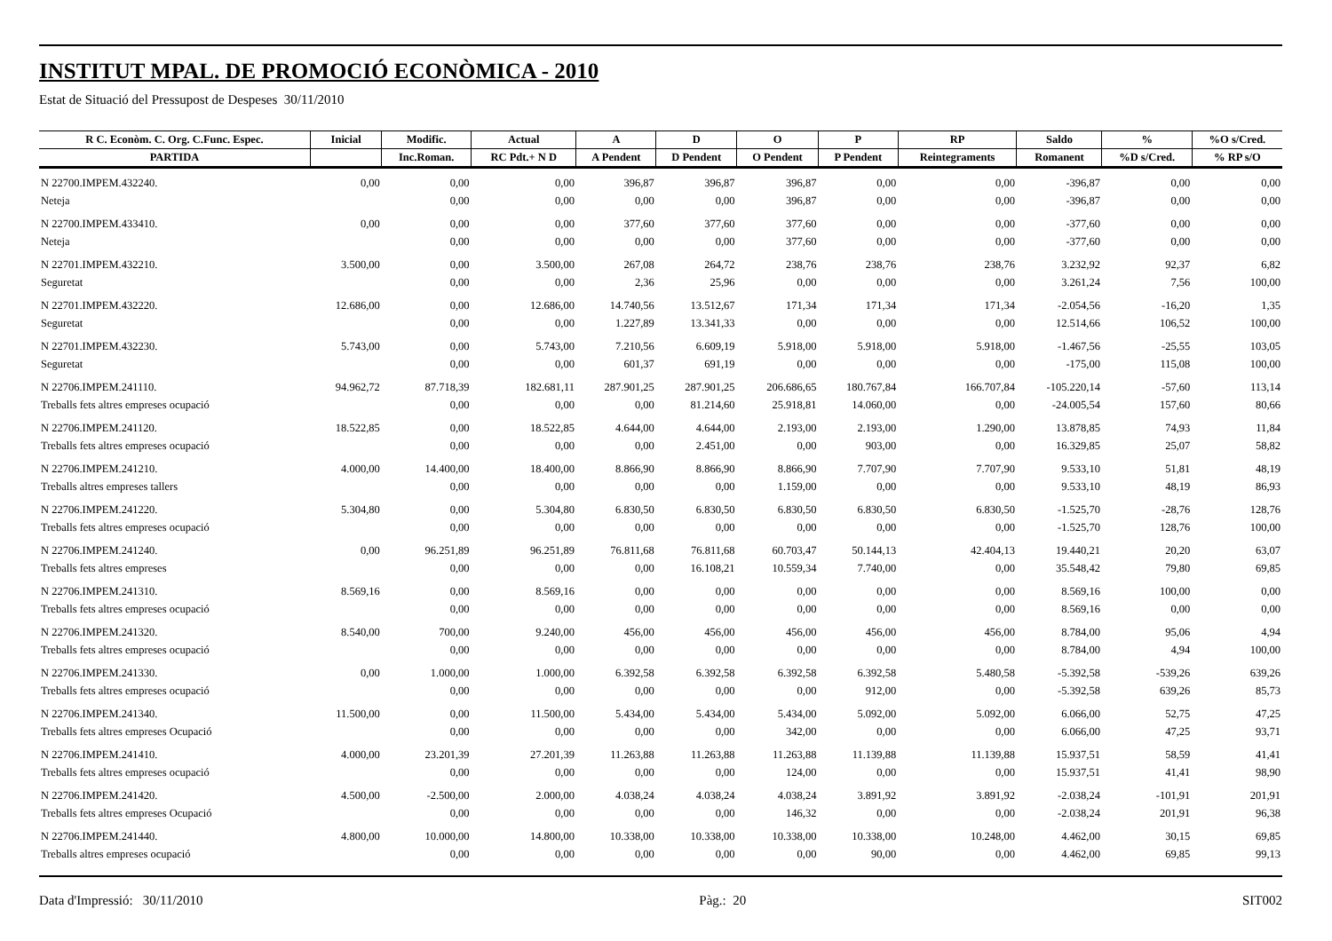INSTITUT MPAL. DE PROMOCIÓ ECONÒMICA - 2010
Estat de Situació del Pressupost de Despeses 30/11/2010
| R C. Econòm. C. Org. C.Func. Espec. | Inicial | Modific. | Actual | A | D | O | P | RP | Saldo | % | %O s/Cred. |
| --- | --- | --- | --- | --- | --- | --- | --- | --- | --- | --- | --- |
| PARTIDA | | Inc.Roman. | RC Pdt.+ N D | A Pendent | D Pendent | O Pendent | P Pendent | Reintegraments | Romanent | %D s/Cred. | % RP s/O |
| N 22700.IMPEM.432240. | 0,00 | 0,00 | 0,00 | 396,87 | 396,87 | 396,87 | 0,00 | 0,00 | -396,87 | 0,00 | 0,00 |
| Neteja | | 0,00 | 0,00 | 0,00 | 0,00 | 396,87 | 0,00 | 0,00 | -396,87 | 0,00 | 0,00 |
| N 22700.IMPEM.433410. | 0,00 | 0,00 | 0,00 | 377,60 | 377,60 | 377,60 | 0,00 | 0,00 | -377,60 | 0,00 | 0,00 |
| Neteja | | 0,00 | 0,00 | 0,00 | 0,00 | 377,60 | 0,00 | 0,00 | -377,60 | 0,00 | 0,00 |
| N 22701.IMPEM.432210. | 3.500,00 | 0,00 | 3.500,00 | 267,08 | 264,72 | 238,76 | 238,76 | 238,76 | 3.232,92 | 92,37 | 6,82 |
| Seguretat | | 0,00 | 0,00 | 2,36 | 25,96 | 0,00 | 0,00 | 0,00 | 3.261,24 | 7,56 | 100,00 |
| N 22701.IMPEM.432220. | 12.686,00 | 0,00 | 12.686,00 | 14.740,56 | 13.512,67 | 171,34 | 171,34 | 171,34 | -2.054,56 | -16,20 | 1,35 |
| Seguretat | | 0,00 | 0,00 | 1.227,89 | 13.341,33 | 0,00 | 0,00 | 0,00 | 12.514,66 | 106,52 | 100,00 |
| N 22701.IMPEM.432230. | 5.743,00 | 0,00 | 5.743,00 | 7.210,56 | 6.609,19 | 5.918,00 | 5.918,00 | 5.918,00 | -1.467,56 | -25,55 | 103,05 |
| Seguretat | | 0,00 | 0,00 | 601,37 | 691,19 | 0,00 | 0,00 | 0,00 | -175,00 | 115,08 | 100,00 |
| N 22706.IMPEM.241110. | 94.962,72 | 87.718,39 | 182.681,11 | 287.901,25 | 287.901,25 | 206.686,65 | 180.767,84 | 166.707,84 | -105.220,14 | -57,60 | 113,14 |
| Treballs fets altres empreses ocupació | | 0,00 | 0,00 | 0,00 | 81.214,60 | 25.918,81 | 14.060,00 | 0,00 | -24.005,54 | 157,60 | 80,66 |
| N 22706.IMPEM.241120. | 18.522,85 | 0,00 | 18.522,85 | 4.644,00 | 4.644,00 | 2.193,00 | 2.193,00 | 1.290,00 | 13.878,85 | 74,93 | 11,84 |
| Treballs fets altres empreses ocupació | | 0,00 | 0,00 | 0,00 | 2.451,00 | 0,00 | 903,00 | 0,00 | 16.329,85 | 25,07 | 58,82 |
| N 22706.IMPEM.241210. | 4.000,00 | 14.400,00 | 18.400,00 | 8.866,90 | 8.866,90 | 8.866,90 | 7.707,90 | 7.707,90 | 9.533,10 | 51,81 | 48,19 |
| Treballs altres empreses tallers | | 0,00 | 0,00 | 0,00 | 0,00 | 1.159,00 | 0,00 | 0,00 | 9.533,10 | 48,19 | 86,93 |
| N 22706.IMPEM.241220. | 5.304,80 | 0,00 | 5.304,80 | 6.830,50 | 6.830,50 | 6.830,50 | 6.830,50 | 6.830,50 | -1.525,70 | -28,76 | 128,76 |
| Treballs fets altres empreses ocupació | | 0,00 | 0,00 | 0,00 | 0,00 | 0,00 | 0,00 | 0,00 | -1.525,70 | 128,76 | 100,00 |
| N 22706.IMPEM.241240. | 0,00 | 96.251,89 | 96.251,89 | 76.811,68 | 76.811,68 | 60.703,47 | 50.144,13 | 42.404,13 | 19.440,21 | 20,20 | 63,07 |
| Treballs fets altres empreses | | 0,00 | 0,00 | 0,00 | 16.108,21 | 10.559,34 | 7.740,00 | 0,00 | 35.548,42 | 79,80 | 69,85 |
| N 22706.IMPEM.241310. | 8.569,16 | 0,00 | 8.569,16 | 0,00 | 0,00 | 0,00 | 0,00 | 0,00 | 8.569,16 | 100,00 | 0,00 |
| Treballs fets altres empreses ocupació | | 0,00 | 0,00 | 0,00 | 0,00 | 0,00 | 0,00 | 0,00 | 8.569,16 | 0,00 | 0,00 |
| N 22706.IMPEM.241320. | 8.540,00 | 700,00 | 9.240,00 | 456,00 | 456,00 | 456,00 | 456,00 | 456,00 | 8.784,00 | 95,06 | 4,94 |
| Treballs fets altres empreses ocupació | | 0,00 | 0,00 | 0,00 | 0,00 | 0,00 | 0,00 | 0,00 | 8.784,00 | 4,94 | 100,00 |
| N 22706.IMPEM.241330. | 0,00 | 1.000,00 | 1.000,00 | 6.392,58 | 6.392,58 | 6.392,58 | 6.392,58 | 5.480,58 | -5.392,58 | -539,26 | 639,26 |
| Treballs fets altres empreses ocupació | | 0,00 | 0,00 | 0,00 | 0,00 | 0,00 | 912,00 | 0,00 | -5.392,58 | 639,26 | 85,73 |
| N 22706.IMPEM.241340. | 11.500,00 | 0,00 | 11.500,00 | 5.434,00 | 5.434,00 | 5.434,00 | 5.092,00 | 5.092,00 | 6.066,00 | 52,75 | 47,25 |
| Treballs fets altres empreses Ocupació | | 0,00 | 0,00 | 0,00 | 0,00 | 342,00 | 0,00 | 0,00 | 6.066,00 | 47,25 | 93,71 |
| N 22706.IMPEM.241410. | 4.000,00 | 23.201,39 | 27.201,39 | 11.263,88 | 11.263,88 | 11.263,88 | 11.139,88 | 11.139,88 | 15.937,51 | 58,59 | 41,41 |
| Treballs fets altres empreses ocupació | | 0,00 | 0,00 | 0,00 | 0,00 | 124,00 | 0,00 | 0,00 | 15.937,51 | 41,41 | 98,90 |
| N 22706.IMPEM.241420. | 4.500,00 | -2.500,00 | 2.000,00 | 4.038,24 | 4.038,24 | 4.038,24 | 3.891,92 | 3.891,92 | -2.038,24 | -101,91 | 201,91 |
| Treballs fets altres empreses Ocupació | | 0,00 | 0,00 | 0,00 | 0,00 | 146,32 | 0,00 | 0,00 | -2.038,24 | 201,91 | 96,38 |
| N 22706.IMPEM.241440. | 4.800,00 | 10.000,00 | 14.800,00 | 10.338,00 | 10.338,00 | 10.338,00 | 10.338,00 | 10.248,00 | 4.462,00 | 30,15 | 69,85 |
| Treballs altres empreses ocupació | | 0,00 | 0,00 | 0,00 | 0,00 | 0,00 | 90,00 | 0,00 | 4.462,00 | 69,85 | 99,13 |
Data d'Impressió: 30/11/2010 Pàg.: 20 SIT002